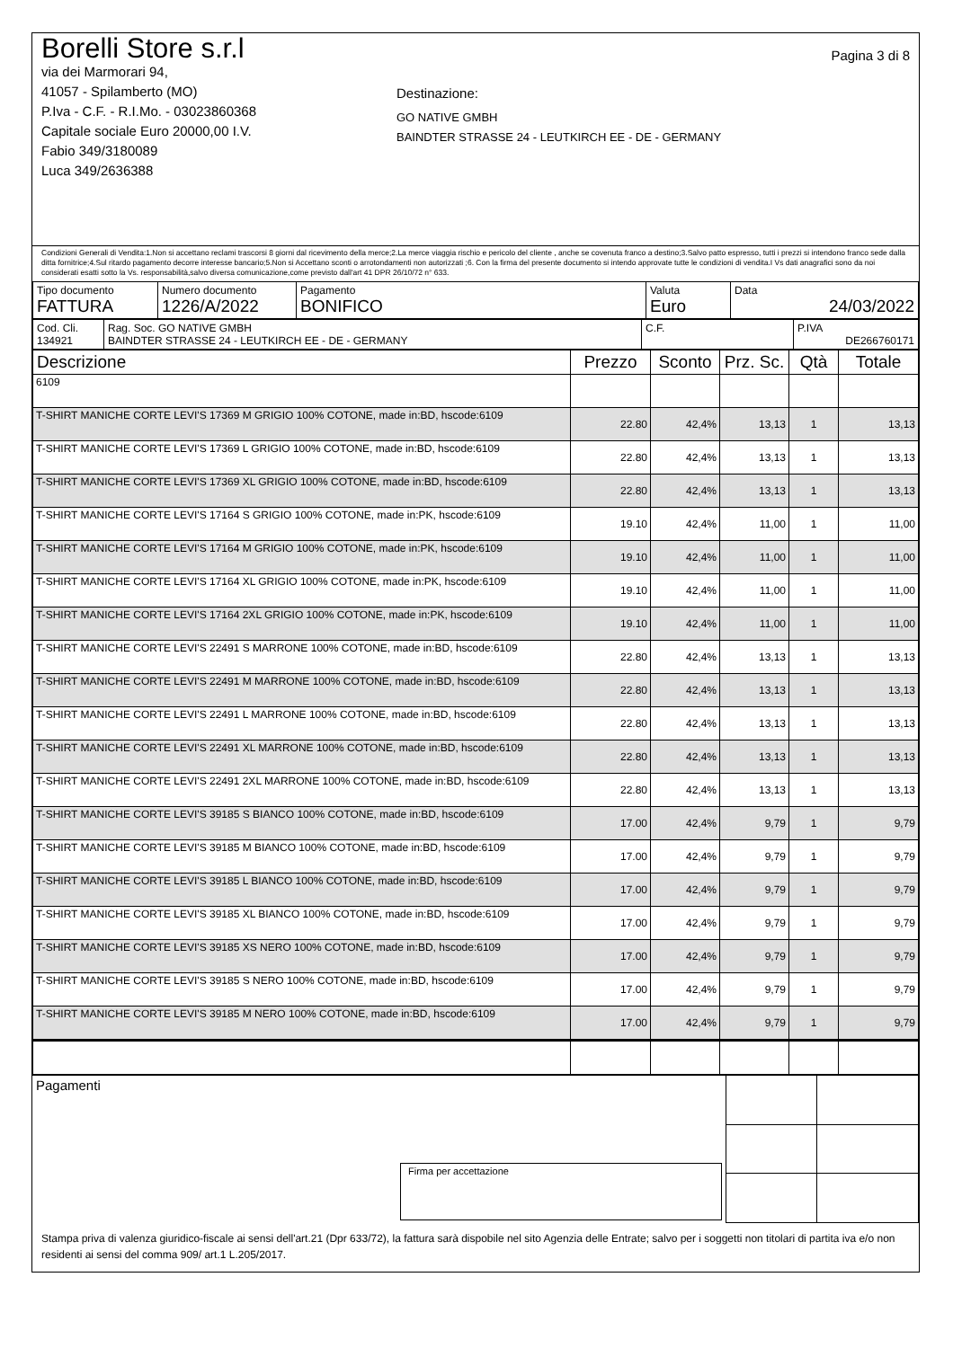Borelli Store s.r.l
via dei Marmorari 94,
41057 - Spilamberto (MO)
P.Iva - C.F. - R.I.Mo. - 03023860368
Capitale sociale Euro 20000,00 I.V.
Fabio 349/3180089
Luca 349/2636388
Destinazione:
GO NATIVE GMBH
BAINDTER STRASSE 24 - LEUTKIRCH EE - DE - GERMANY
Pagina 3 di 8
Condizioni Generali di Vendita:1.Non si accettano reclami trascorsi 8 giorni dal ricevimento della merce;2.La merce viaggia rischio e pericolo del cliente , anche se covenuta franco a destino;3.Salvo patto espresso, tutti i prezzi si intendono franco sede dalla ditta fornitrice;4.Sul ritardo pagamento decorre interesse bancario;5.Non si Accettano sconti o arrotondamenti non autorizzati ;6. Con la firma del presente documento si intendo approvate tutte le condizioni di vendita.I Vs dati anagrafici sono da noi considerati esatti sotto la Vs. responsabilità,salvo diversa comunicazione,come previsto dall'art 41 DPR 26/10/72 n° 633.
| Tipo documento FATTURA | Numero documento 1226/A/2022 | Pagamento BONIFICO | Valuta Euro | Data 24/03/2022 |
| Cod. Cli. 134921 | Rag. Soc. GO NATIVE GMBH BAINDTER STRASSE 24 - LEUTKIRCH EE - DE - GERMANY | C.F. | P.IVA DE266760171 |
| Descrizione | Prezzo | Sconto | Prz. Sc. | Qtà | Totale |
| --- | --- | --- | --- | --- | --- |
| 6109 | | | | | |
| T-SHIRT MANICHE CORTE LEVI'S 17369 M GRIGIO 100% COTONE, made in:BD, hscode:6109 | 22.80 | 42,4% | 13,13 | 1 | 13,13 |
| T-SHIRT MANICHE CORTE LEVI'S 17369 L GRIGIO 100% COTONE, made in:BD, hscode:6109 | 22.80 | 42,4% | 13,13 | 1 | 13,13 |
| T-SHIRT MANICHE CORTE LEVI'S 17369 XL GRIGIO 100% COTONE, made in:BD, hscode:6109 | 22.80 | 42,4% | 13,13 | 1 | 13,13 |
| T-SHIRT MANICHE CORTE LEVI'S 17164 S GRIGIO 100% COTONE, made in:PK, hscode:6109 | 19.10 | 42,4% | 11,00 | 1 | 11,00 |
| T-SHIRT MANICHE CORTE LEVI'S 17164 M GRIGIO 100% COTONE, made in:PK, hscode:6109 | 19.10 | 42,4% | 11,00 | 1 | 11,00 |
| T-SHIRT MANICHE CORTE LEVI'S 17164 XL GRIGIO 100% COTONE, made in:PK, hscode:6109 | 19.10 | 42,4% | 11,00 | 1 | 11,00 |
| T-SHIRT MANICHE CORTE LEVI'S 17164 2XL GRIGIO 100% COTONE, made in:PK, hscode:6109 | 19.10 | 42,4% | 11,00 | 1 | 11,00 |
| T-SHIRT MANICHE CORTE LEVI'S 22491 S MARRONE 100% COTONE, made in:BD, hscode:6109 | 22.80 | 42,4% | 13,13 | 1 | 13,13 |
| T-SHIRT MANICHE CORTE LEVI'S 22491 M MARRONE 100% COTONE, made in:BD, hscode:6109 | 22.80 | 42,4% | 13,13 | 1 | 13,13 |
| T-SHIRT MANICHE CORTE LEVI'S 22491 L MARRONE 100% COTONE, made in:BD, hscode:6109 | 22.80 | 42,4% | 13,13 | 1 | 13,13 |
| T-SHIRT MANICHE CORTE LEVI'S 22491 XL MARRONE 100% COTONE, made in:BD, hscode:6109 | 22.80 | 42,4% | 13,13 | 1 | 13,13 |
| T-SHIRT MANICHE CORTE LEVI'S 22491 2XL MARRONE 100% COTONE, made in:BD, hscode:6109 | 22.80 | 42,4% | 13,13 | 1 | 13,13 |
| T-SHIRT MANICHE CORTE LEVI'S 39185 S BIANCO 100% COTONE, made in:BD, hscode:6109 | 17.00 | 42,4% | 9,79 | 1 | 9,79 |
| T-SHIRT MANICHE CORTE LEVI'S 39185 M BIANCO 100% COTONE, made in:BD, hscode:6109 | 17.00 | 42,4% | 9,79 | 1 | 9,79 |
| T-SHIRT MANICHE CORTE LEVI'S 39185 L BIANCO 100% COTONE, made in:BD, hscode:6109 | 17.00 | 42,4% | 9,79 | 1 | 9,79 |
| T-SHIRT MANICHE CORTE LEVI'S 39185 XL BIANCO 100% COTONE, made in:BD, hscode:6109 | 17.00 | 42,4% | 9,79 | 1 | 9,79 |
| T-SHIRT MANICHE CORTE LEVI'S 39185 XS NERO 100% COTONE, made in:BD, hscode:6109 | 17.00 | 42,4% | 9,79 | 1 | 9,79 |
| T-SHIRT MANICHE CORTE LEVI'S 39185 S NERO 100% COTONE, made in:BD, hscode:6109 | 17.00 | 42,4% | 9,79 | 1 | 9,79 |
| T-SHIRT MANICHE CORTE LEVI'S 39185 M NERO 100% COTONE, made in:BD, hscode:6109 | 17.00 | 42,4% | 9,79 | 1 | 9,79 |
| Pagamenti Firma per accettazione | | |
Stampa priva di valenza giuridico-fiscale ai sensi dell'art.21 (Dpr 633/72), la fattura sarà dispobile nel sito Agenzia delle Entrate; salvo per i soggetti non titolari di partita iva e/o non residenti ai sensi del comma 909/ art.1 L.205/2017.